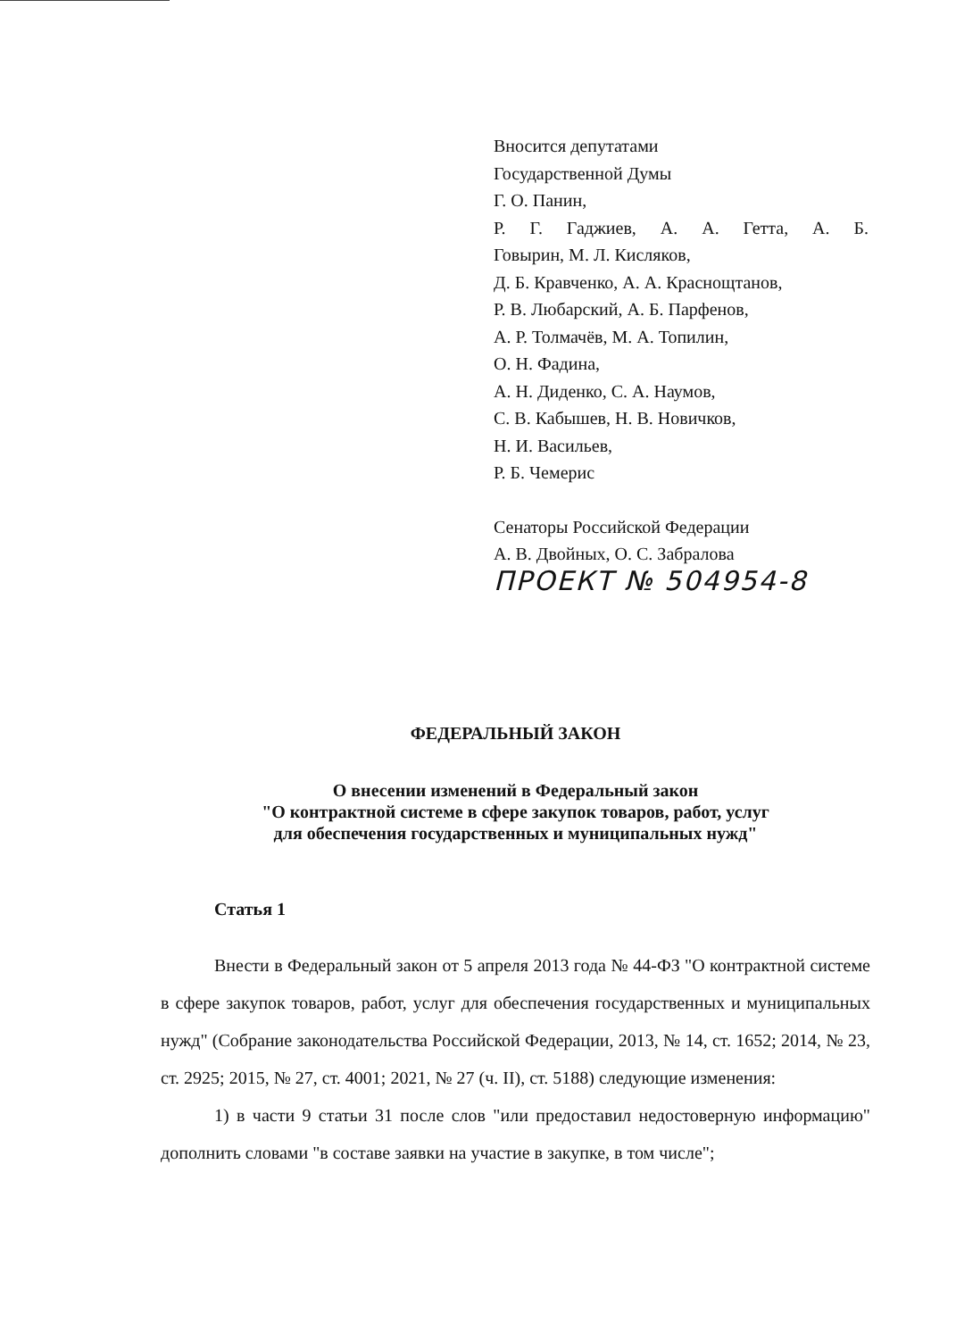Вносится депутатами
Государственной Думы
Г. О. Панин,
Р. Г. Гаджиев, А. А. Гетта, А. Б.
Говырин, М. Л. Кисляков,
Д. Б. Кравченко, А. А. Краснощтанов,
Р. В. Любарский, А. Б. Парфенов,
А. Р. Толмачёв, М. А. Топилин,
О. Н. Фадина,
А. Н. Диденко, С. А. Наумов,
С. В. Кабышев, Н. В. Новичков,
Н. И. Васильев,
Р. Б. Чемерис
Сенаторы Российской Федерации
А. В. Двойных, О. С. Забралова
ПРОЕКТ № 504954-8
ФЕДЕРАЛЬНЫЙ ЗАКОН
О внесении изменений в Федеральный закон
"О контрактной системе в сфере закупок товаров, работ, услуг
для обеспечения государственных и муниципальных нужд"
Статья 1
Внести в Федеральный закон от 5 апреля 2013 года № 44-ФЗ "О контрактной системе в сфере закупок товаров, работ, услуг для обеспечения государственных и муниципальных нужд" (Собрание законодательства Российской Федерации, 2013, № 14, ст. 1652; 2014, № 23, ст. 2925; 2015, № 27, ст. 4001; 2021, № 27 (ч. II), ст. 5188) следующие изменения:
1) в части 9 статьи 31 после слов "или предоставил недостоверную информацию" дополнить словами "в составе заявки на участие в закупке, в том числе";